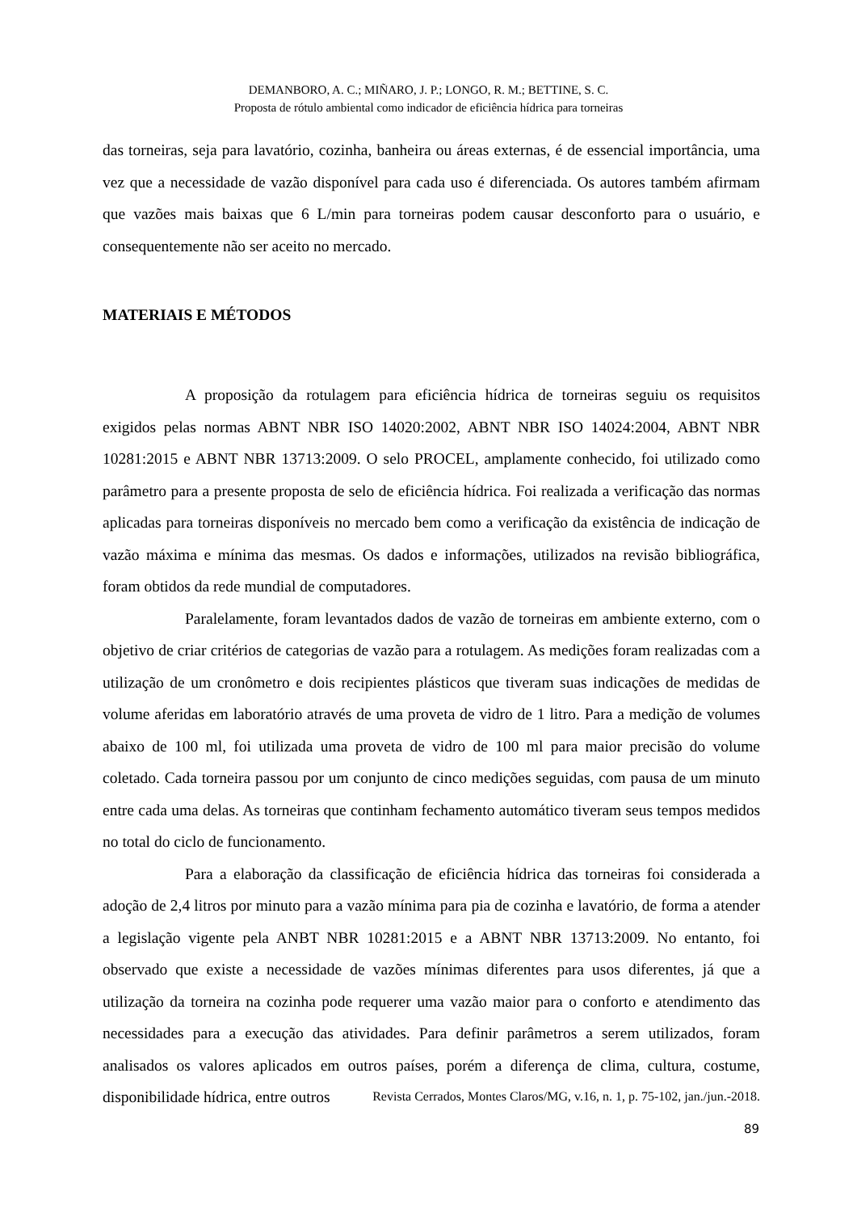DEMANBORO, A. C.; MIÑARO, J. P.; LONGO, R. M.; BETTINE, S. C.
Proposta de rótulo ambiental como indicador de eficiência hídrica para torneiras
das torneiras, seja para lavatório, cozinha, banheira ou áreas externas, é de essencial importância, uma vez que a necessidade de vazão disponível para cada uso é diferenciada. Os autores também afirmam que vazões mais baixas que 6 L/min para torneiras podem causar desconforto para o usuário, e consequentemente não ser aceito no mercado.
MATERIAIS E MÉTODOS
A proposição da rotulagem para eficiência hídrica de torneiras seguiu os requisitos exigidos pelas normas ABNT NBR ISO 14020:2002, ABNT NBR ISO 14024:2004, ABNT NBR 10281:2015 e ABNT NBR 13713:2009. O selo PROCEL, amplamente conhecido, foi utilizado como parâmetro para a presente proposta de selo de eficiência hídrica. Foi realizada a verificação das normas aplicadas para torneiras disponíveis no mercado bem como a verificação da existência de indicação de vazão máxima e mínima das mesmas. Os dados e informações, utilizados na revisão bibliográfica, foram obtidos da rede mundial de computadores.
Paralelamente, foram levantados dados de vazão de torneiras em ambiente externo, com o objetivo de criar critérios de categorias de vazão para a rotulagem. As medições foram realizadas com a utilização de um cronômetro e dois recipientes plásticos que tiveram suas indicações de medidas de volume aferidas em laboratório através de uma proveta de vidro de 1 litro. Para a medição de volumes abaixo de 100 ml, foi utilizada uma proveta de vidro de 100 ml para maior precisão do volume coletado. Cada torneira passou por um conjunto de cinco medições seguidas, com pausa de um minuto entre cada uma delas. As torneiras que continham fechamento automático tiveram seus tempos medidos no total do ciclo de funcionamento.
Para a elaboração da classificação de eficiência hídrica das torneiras foi considerada a adoção de 2,4 litros por minuto para a vazão mínima para pia de cozinha e lavatório, de forma a atender a legislação vigente pela ANBT NBR 10281:2015 e a ABNT NBR 13713:2009. No entanto, foi observado que existe a necessidade de vazões mínimas diferentes para usos diferentes, já que a utilização da torneira na cozinha pode requerer uma vazão maior para o conforto e atendimento das necessidades para a execução das atividades. Para definir parâmetros a serem utilizados, foram analisados os valores aplicados em outros países, porém a diferença de clima, cultura, costume, disponibilidade hídrica, entre outros
Revista Cerrados, Montes Claros/MG, v.16, n. 1, p. 75-102, jan./jun.-2018.
89